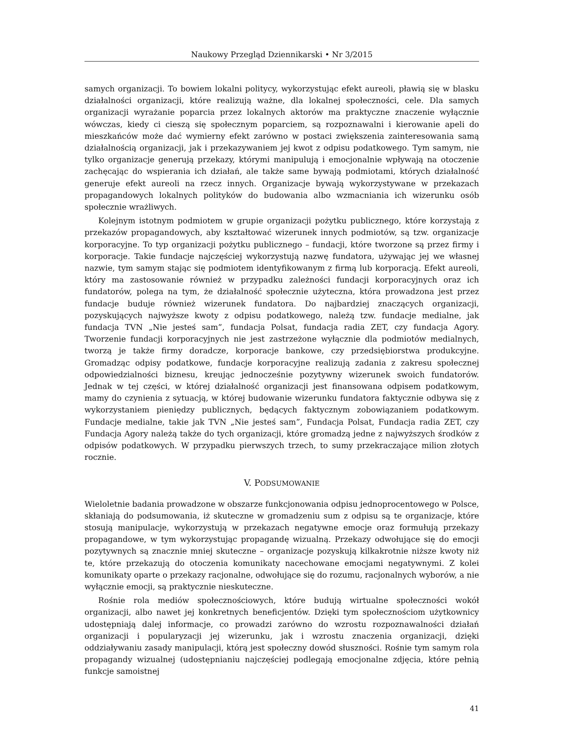Naukowy Przegląd Dziennikarski • Nr 3/2015
samych organizacji. To bowiem lokalni politycy, wykorzystując efekt aureoli, pławią się w blasku działalności organizacji, które realizują ważne, dla lokalnej społeczności, cele. Dla samych organizacji wyrażanie poparcia przez lokalnych aktorów ma praktyczne znaczenie wyłącznie wówczas, kiedy ci cieszą się społecznym poparciem, są rozpoznawalni i kierowanie apeli do mieszkańców może dać wymierny efekt zarówno w postaci zwiększenia zainteresowania samą działalnością organizacji, jak i przekazywaniem jej kwot z odpisu podatkowego. Tym samym, nie tylko organizacje generują przekazy, którymi manipulują i emocjonalnie wpływają na otoczenie zachęcając do wspierania ich działań, ale także same bywają podmiotami, których działalność generuje efekt aureoli na rzecz innych. Organizacje bywają wykorzystywane w przekazach propagandowych lokalnych polityków do budowania albo wzmacniania ich wizerunku osób społecznie wrażliwych.
Kolejnym istotnym podmiotem w grupie organizacji pożytku publicznego, które korzystają z przekazów propagandowych, aby kształtować wizerunek innych podmiotów, są tzw. organizacje korporacyjne. To typ organizacji pożytku publicznego – fundacji, które tworzone są przez firmy i korporacje. Takie fundacje najczęściej wykorzystują nazwę fundatora, używając jej we własnej nazwie, tym samym stając się podmiotem identyfikowanym z firmą lub korporacją. Efekt aureoli, który ma zastosowanie również w przypadku zależności fundacji korporacyjnych oraz ich fundatorów, polega na tym, że działalność społecznie użyteczna, która prowadzona jest przez fundacje buduje również wizerunek fundatora. Do najbardziej znaczących organizacji, pozyskujących najwyższe kwoty z odpisu podatkowego, należą tzw. fundacje medialne, jak fundacja TVN „Nie jesteś sam”, fundacja Polsat, fundacja radia ZET, czy fundacja Agory. Tworzenie fundacji korporacyjnych nie jest zastrzeżone wyłącznie dla podmiotów medialnych, tworzą je także firmy doradcze, korporacje bankowe, czy przedsiębiorstwa produkcyjne. Gromadząc odpisy podatkowe, fundacje korporacyjne realizują zadania z zakresu społecznej odpowiedzialności biznesu, kreując jednocześnie pozytywny wizerunek swoich fundatorów. Jednak w tej części, w której działalność organizacji jest finansowana odpisem podatkowym, mamy do czynienia z sytuacją, w której budowanie wizerunku fundatora faktycznie odbywa się z wykorzystaniem pieniędzy publicznych, będących faktycznym zobowiązaniem podatkowym. Fundacje medialne, takie jak TVN „Nie jesteś sam”, Fundacja Polsat, Fundacja radia ZET, czy Fundacja Agory należą także do tych organizacji, które gromadzą jedne z najwyższych środków z odpisów podatkowych. W przypadku pierwszych trzech, to sumy przekraczające milion złotych rocznie.
V. PODSUMOWANIE
Wieloletnie badania prowadzone w obszarze funkcjonowania odpisu jednoprocentowego w Polsce, skłaniają do podsumowania, iż skuteczne w gromadzeniu sum z odpisu są te organizacje, które stosują manipulacje, wykorzystują w przekazach negatywne emocje oraz formułują przekazy propagandowe, w tym wykorzystując propagandę wizualną. Przekazy odwołujące się do emocji pozytywnych są znacznie mniej skuteczne – organizacje pozyskują kilkakrotnie niższe kwoty niż te, które przekazują do otoczenia komunikaty nacechowane emocjami negatywnymi. Z kolei komunikaty oparte o przekazy racjonalne, odwołujące się do rozumu, racjonalnych wyborów, a nie wyłącznie emocji, są praktycznie nieskuteczne.
Rośnie rola mediów społecznościowych, które budują wirtualne społeczności wokół organizacji, albo nawet jej konkretnych beneficjentów. Dzięki tym społecznościom użytkownicy udostępniają dalej informacje, co prowadzi zarówno do wzrostu rozpoznawalności działań organizacji i popularyzacji jej wizerunku, jak i wzrostu znaczenia organizacji, dzięki oddziaływaniu zasady manipulacji, którą jest społeczny dowód słuszności. Rośnie tym samym rola propagandy wizualnej (udostępnianiu najczęściej podlegają emocjonalne zdjęcia, które pełnią funkcje samoistnej
41